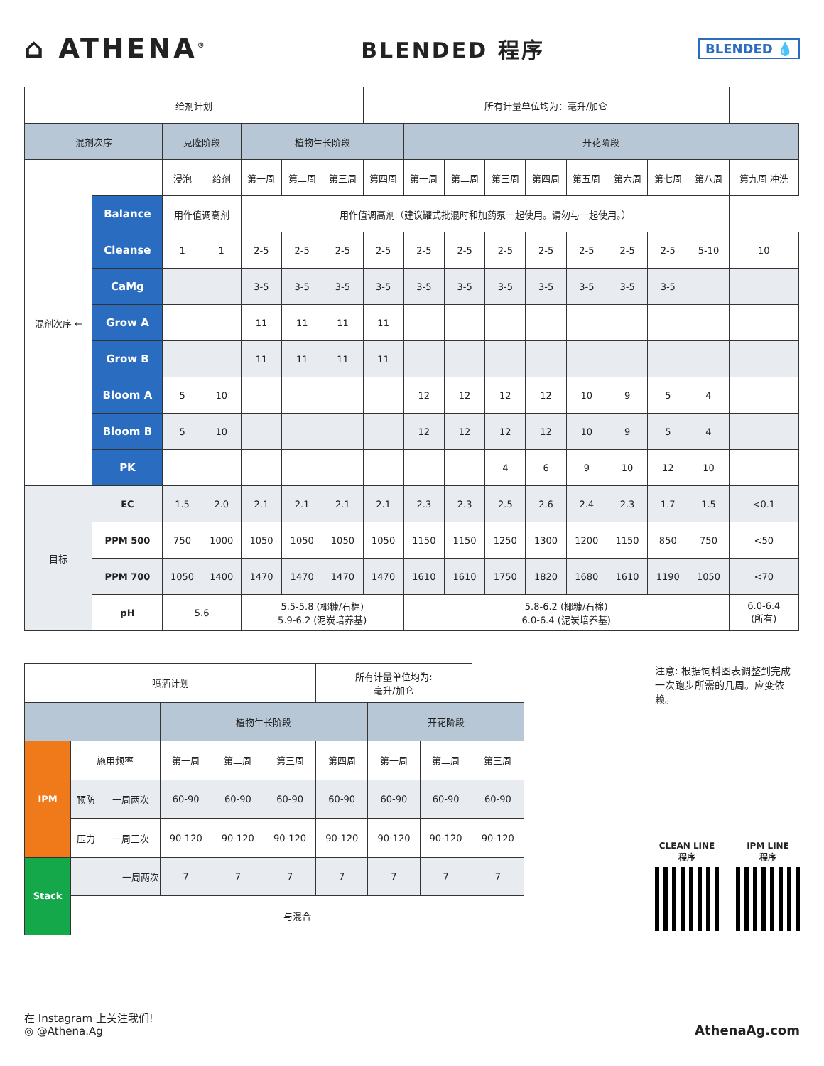⌂ ATHENA<sup>®</sup>
BLENDED 程序
BLENDED 💧
| 给剂计划 | | | | | | | 所有计量单位均为：毫升/加仑 | | | | | | | | | |
| --- | --- | --- | --- | --- | --- | --- | --- | --- | --- | --- | --- | --- | --- | --- | --- | --- |
| 混剂次序 | | 克隆阶段 | | 植物生长阶段 | | | | 开花阶段 | | | | | | | | |
| 混剂次序 ← | | 浸泡 | 给剂 | 第一周 | 第二周 | 第三周 | 第四周 | 第一周 | 第二周 | 第三周 | 第四周 | 第五周 | 第六周 | 第七周 | 第八周 | 第九周 冲洗 |
| | Balance | 用作值调高剂 | | 用作值调高剂（建议罐式批混时和加药泵一起使用。请勿与一起使用。） | | | | | | | | | | | | |
| | Cleanse | 1 | 1 | 2-5 | 2-5 | 2-5 | 2-5 | 2-5 | 2-5 | 2-5 | 2-5 | 2-5 | 2-5 | 2-5 | 5-10 | 10 |
| | CaMg | | | 3-5 | 3-5 | 3-5 | 3-5 | 3-5 | 3-5 | 3-5 | 3-5 | 3-5 | 3-5 | 3-5 | | |
| | Grow A | | | 11 | 11 | 11 | 11 | | | | | | | | | |
| | Grow B | | | 11 | 11 | 11 | 11 | | | | | | | | | |
| | Bloom A | 5 | 10 | | | | | 12 | 12 | 12 | 12 | 10 | 9 | 5 | 4 | |
| | Bloom B | 5 | 10 | | | | | 12 | 12 | 12 | 12 | 10 | 9 | 5 | 4 | |
| | PK | | | | | | | | | 4 | 6 | 9 | 10 | 12 | 10 | |
| 目标 | EC | 1.5 | 2.0 | 2.1 | 2.1 | 2.1 | 2.1 | 2.3 | 2.3 | 2.5 | 2.6 | 2.4 | 2.3 | 1.7 | 1.5 | <0.1 |
| | PPM 500 | 750 | 1000 | 1050 | 1050 | 1050 | 1050 | 1150 | 1150 | 1250 | 1300 | 1200 | 1150 | 850 | 750 | <50 |
| | PPM 700 | 1050 | 1400 | 1470 | 1470 | 1470 | 1470 | 1610 | 1610 | 1750 | 1820 | 1680 | 1610 | 1190 | 1050 | <70 |
| | pH | 5.6 | | 5.5-5.8 (椰糠/石棉) 5.9-6.2 (泥炭培养基) | | | | 5.8-6.2 (椰糠/石棉) 6.0-6.4 (泥炭培养基) | | | | | | | | 6.0-6.4 (所有) |
| 喷洒计划 | | | | | | 所有计量单位均为: 毫升/加仑 | | | |
| --- | --- | --- | --- | --- | --- | --- | --- | --- | --- |
| | | | 植物生长阶段 | | | | 开花阶段 | | |
| IPM | 施用频率 | | 第一周 | 第二周 | 第三周 | 第四周 | 第一周 | 第二周 | 第三周 |
| | 预防 | 一周两次 | 60-90 | 60-90 | 60-90 | 60-90 | 60-90 | 60-90 | 60-90 |
| | 压力 | 一周三次 | 90-120 | 90-120 | 90-120 | 90-120 | 90-120 | 90-120 | 90-120 |
| Stack | 一周两次 | | 7 | 7 | 7 | 7 | 7 | 7 | 7 |
| | 与混合 | | | | | | | | |
注意: 根据饲料图表调整到完成一次跑步所需的几周。应变依赖。
CLEAN LINE
程序
IPM LINE
程序
在 Instagram 上关注我们!
◎ @Athena.Ag
AthenaAg.com